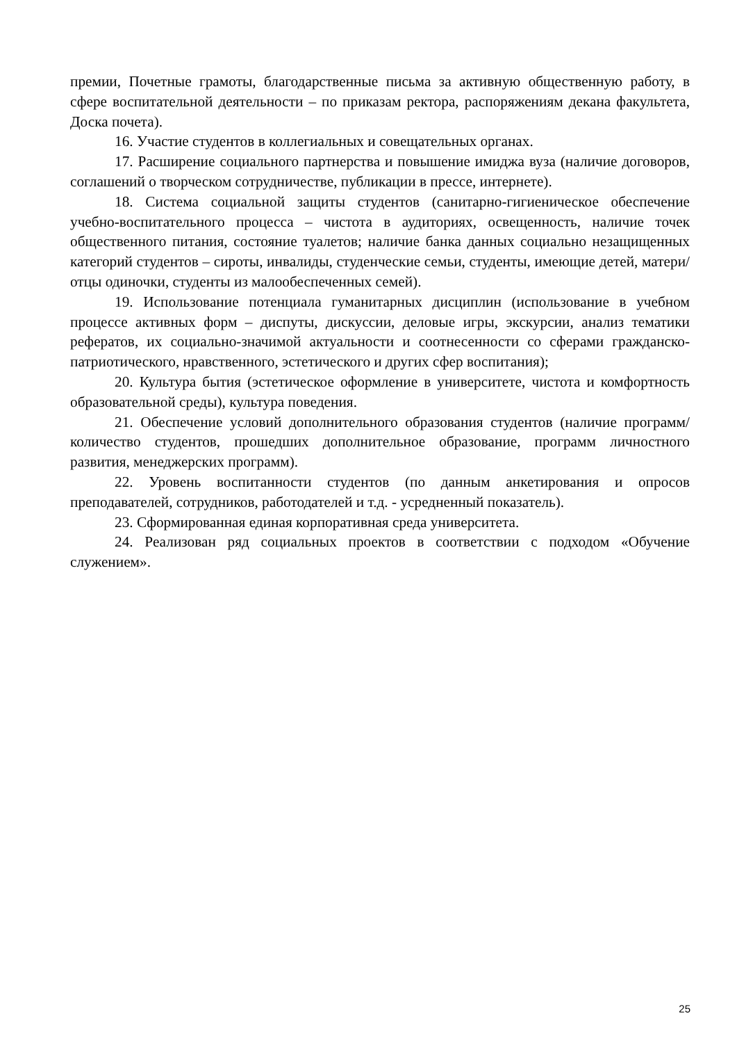премии, Почетные грамоты, благодарственные письма за активную общественную работу, в сфере воспитательной деятельности – по приказам ректора, распоряжениям декана факультета, Доска почета).
16. Участие студентов в коллегиальных и совещательных органах.
17. Расширение социального партнерства и повышение имиджа вуза (наличие договоров, соглашений о творческом сотрудничестве, публикации в прессе, интернете).
18. Система социальной защиты студентов (санитарно-гигиеническое обеспечение учебно-воспитательного процесса – чистота в аудиториях, освещенность, наличие точек общественного питания, состояние туалетов; наличие банка данных социально незащищенных категорий студентов – сироты, инвалиды, студенческие семьи, студенты, имеющие детей, матери/отцы одиночки, студенты из малообеспеченных семей).
19. Использование потенциала гуманитарных дисциплин (использование в учебном процессе активных форм – диспуты, дискуссии, деловые игры, экскурсии, анализ тематики рефератов, их социально-значимой актуальности и соотнесенности со сферами гражданско-патриотического, нравственного, эстетического и других сфер воспитания);
20. Культура бытия (эстетическое оформление в университете, чистота и комфортность образовательной среды), культура поведения.
21. Обеспечение условий дополнительного образования студентов (наличие программ/количество студентов, прошедших дополнительное образование, программ личностного развития, менеджерских программ).
22. Уровень воспитанности студентов (по данным анкетирования и опросов преподавателей, сотрудников, работодателей и т.д. - усредненный показатель).
23. Сформированная единая корпоративная среда университета.
24. Реализован ряд социальных проектов в соответствии с подходом «Обучение служением».
25